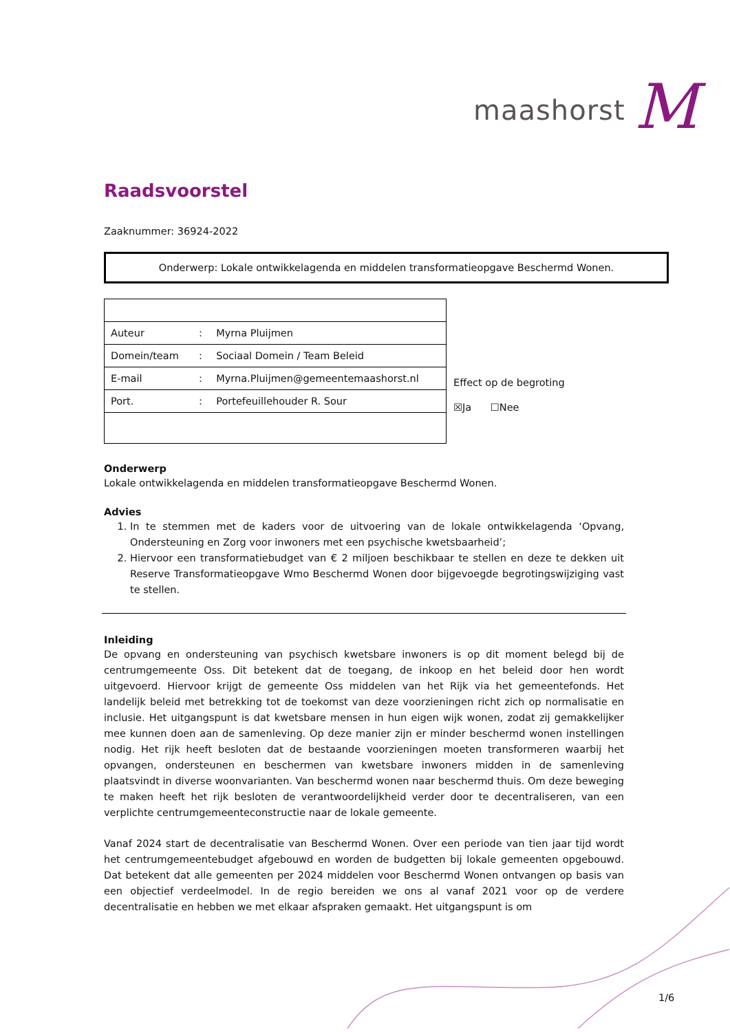maashorst M
Raadsvoorstel
Zaaknummer: 36924-2022
Onderwerp: Lokale ontwikkelagenda en middelen transformatieopgave Beschermd Wonen.
| Auteur | : | Myrna Pluijmen |
| Domein/team | : | Sociaal Domein / Team Beleid |
| E-mail | : | Myrna.Pluijmen@gemeentemaashorst.nl |
| Port. | : | Portefeuillehouder R. Sour |
Effect op de begroting
☒Ja ☐Nee
Onderwerp
Lokale ontwikkelagenda en middelen transformatieopgave Beschermd Wonen.
Advies
1. In te stemmen met de kaders voor de uitvoering van de lokale ontwikkelagenda ‘Opvang, Ondersteuning en Zorg voor inwoners met een psychische kwetsbaarheid’;
2. Hiervoor een transformatiebudget van € 2 miljoen beschikbaar te stellen en deze te dekken uit Reserve Transformatieopgave Wmo Beschermd Wonen door bijgevoegde begrotingswijziging vast te stellen.
Inleiding
De opvang en ondersteuning van psychisch kwetsbare inwoners is op dit moment belegd bij de centrumgemeente Oss. Dit betekent dat de toegang, de inkoop en het beleid door hen wordt uitgevoerd. Hiervoor krijgt de gemeente Oss middelen van het Rijk via het gemeentefonds. Het landelijk beleid met betrekking tot de toekomst van deze voorzieningen richt zich op normalisatie en inclusie. Het uitgangspunt is dat kwetsbare mensen in hun eigen wijk wonen, zodat zij gemakkelijker mee kunnen doen aan de samenleving. Op deze manier zijn er minder beschermd wonen instellingen nodig. Het rijk heeft besloten dat de bestaande voorzieningen moeten transformeren waarbij het opvangen, ondersteunen en beschermen van kwetsbare inwoners midden in de samenleving plaatsvindt in diverse woonvarianten. Van beschermd wonen naar beschermd thuis. Om deze beweging te maken heeft het rijk besloten de verantwoordelijkheid verder door te decentraliseren, van een verplichte centrumgemeenteconstructie naar de lokale gemeente.
Vanaf 2024 start de decentralisatie van Beschermd Wonen. Over een periode van tien jaar tijd wordt het centrumgemeentebudget afgebouwd en worden de budgetten bij lokale gemeenten opgebouwd. Dat betekent dat alle gemeenten per 2024 middelen voor Beschermd Wonen ontvangen op basis van een objectief verdeelmodel. In de regio bereiden we ons al vanaf 2021 voor op de verdere decentralisatie en hebben we met elkaar afspraken gemaakt. Het uitgangspunt is om
1/6